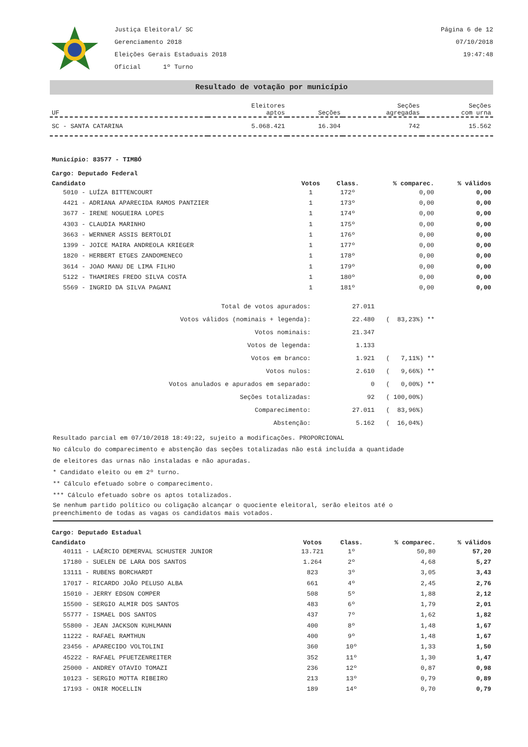Justiça Eleitoral/ SC
Gerenciamento 2018
Eleições Gerais Estaduais 2018
Oficial 1º Turno
Página 6 de 12
07/10/2018
19:47:48
Resultado de votação por município
| UF | Eleitores aptos | Seções | Seções agregadas | Seções com urna |
| --- | --- | --- | --- | --- |
| SC - SANTA CATARINA | 5.068.421 | 16.304 | 742 | 15.562 |
Município: 83577 - TIMBÓ
Cargo: Deputado Federal
| Candidato | Votos | Class. | % comparec. | % válidos |
| --- | --- | --- | --- | --- |
| 5010 - LUÍZA BITTENCOURT | 1 | 172º | 0,00 | 0,00 |
| 4421 - ADRIANA APARECIDA RAMOS PANTZIER | 1 | 173º | 0,00 | 0,00 |
| 3677 - IRENE NOGUEIRA LOPES | 1 | 174º | 0,00 | 0,00 |
| 4303 - CLAUDIA MARINHO | 1 | 175º | 0,00 | 0,00 |
| 3663 - WERNNER ASSIS BERTOLDI | 1 | 176º | 0,00 | 0,00 |
| 1399 - JOICE MAIRA ANDREOLA KRIEGER | 1 | 177º | 0,00 | 0,00 |
| 1820 - HERBERT ETGES ZANDOMENECO | 1 | 178º | 0,00 | 0,00 |
| 3614 - JOAO MANU DE LIMA FILHO | 1 | 179º | 0,00 | 0,00 |
| 5122 - THAMIRES FREDO SILVA COSTA | 1 | 180º | 0,00 | 0,00 |
| 5569 - INGRID DA SILVA PAGANI | 1 | 181º | 0,00 | 0,00 |
| Total de votos apurados: | 27.011 | |
| Votos válidos (nominais + legenda): | 22.480 | ( 83,23%) ** |
| Votos nominais: | 21.347 | |
| Votos de legenda: | 1.133 | |
| Votos em branco: | 1.921 | ( 7,11%) ** |
| Votos nulos: | 2.610 | ( 9,66%) ** |
| Votos anulados e apurados em separado: | 0 | ( 0,00%) ** |
| Seções totalizadas: | 92 | ( 100,00%) |
| Comparecimento: | 27.011 | ( 83,96%) |
| Abstenção: | 5.162 | ( 16,04%) |
Resultado parcial em 07/10/2018 18:49:22, sujeito a modificações. PROPORCIONAL
No cálculo do comparecimento e abstenção das seções totalizadas não está incluída a quantidade
de eleitores das urnas não instaladas e não apuradas.
* Candidato eleito ou em 2º turno.
** Cálculo efetuado sobre o comparecimento.
*** Cálculo efetuado sobre os aptos totalizados.
Se nenhum partido político ou coligação alcançar o quociente eleitoral, serão eleitos até o
preenchimento de todas as vagas os candidatos mais votados.
Cargo: Deputado Estadual
| Candidato | Votos | Class. | % comparec. | % válidos |
| --- | --- | --- | --- | --- |
| 40111 - LAÉRCIO DEMERVAL SCHUSTER JUNIOR | 13.721 | 1º | 50,80 | 57,20 |
| 17180 - SUELEN DE LARA DOS SANTOS | 1.264 | 2º | 4,68 | 5,27 |
| 13111 - RUBENS BORCHARDT | 823 | 3º | 3,05 | 3,43 |
| 17017 - RICARDO JOÃO PELUSO ALBA | 661 | 4º | 2,45 | 2,76 |
| 15010 - JERRY EDSON COMPER | 508 | 5º | 1,88 | 2,12 |
| 15500 - SERGIO ALMIR DOS SANTOS | 483 | 6º | 1,79 | 2,01 |
| 55777 - ISMAEL DOS SANTOS | 437 | 7º | 1,62 | 1,82 |
| 55800 - JEAN JACKSON KUHLMANN | 400 | 8º | 1,48 | 1,67 |
| 11222 - RAFAEL RAMTHUN | 400 | 9º | 1,48 | 1,67 |
| 23456 - APARECIDO VOLTOLINI | 360 | 10º | 1,33 | 1,50 |
| 45222 - RAFAEL PFUETZENREITER | 352 | 11º | 1,30 | 1,47 |
| 25000 - ANDREY OTAVIO TOMAZI | 236 | 12º | 0,87 | 0,98 |
| 10123 - SERGIO MOTTA RIBEIRO | 213 | 13º | 0,79 | 0,89 |
| 17193 - ONIR MOCELLIN | 189 | 14º | 0,70 | 0,79 |